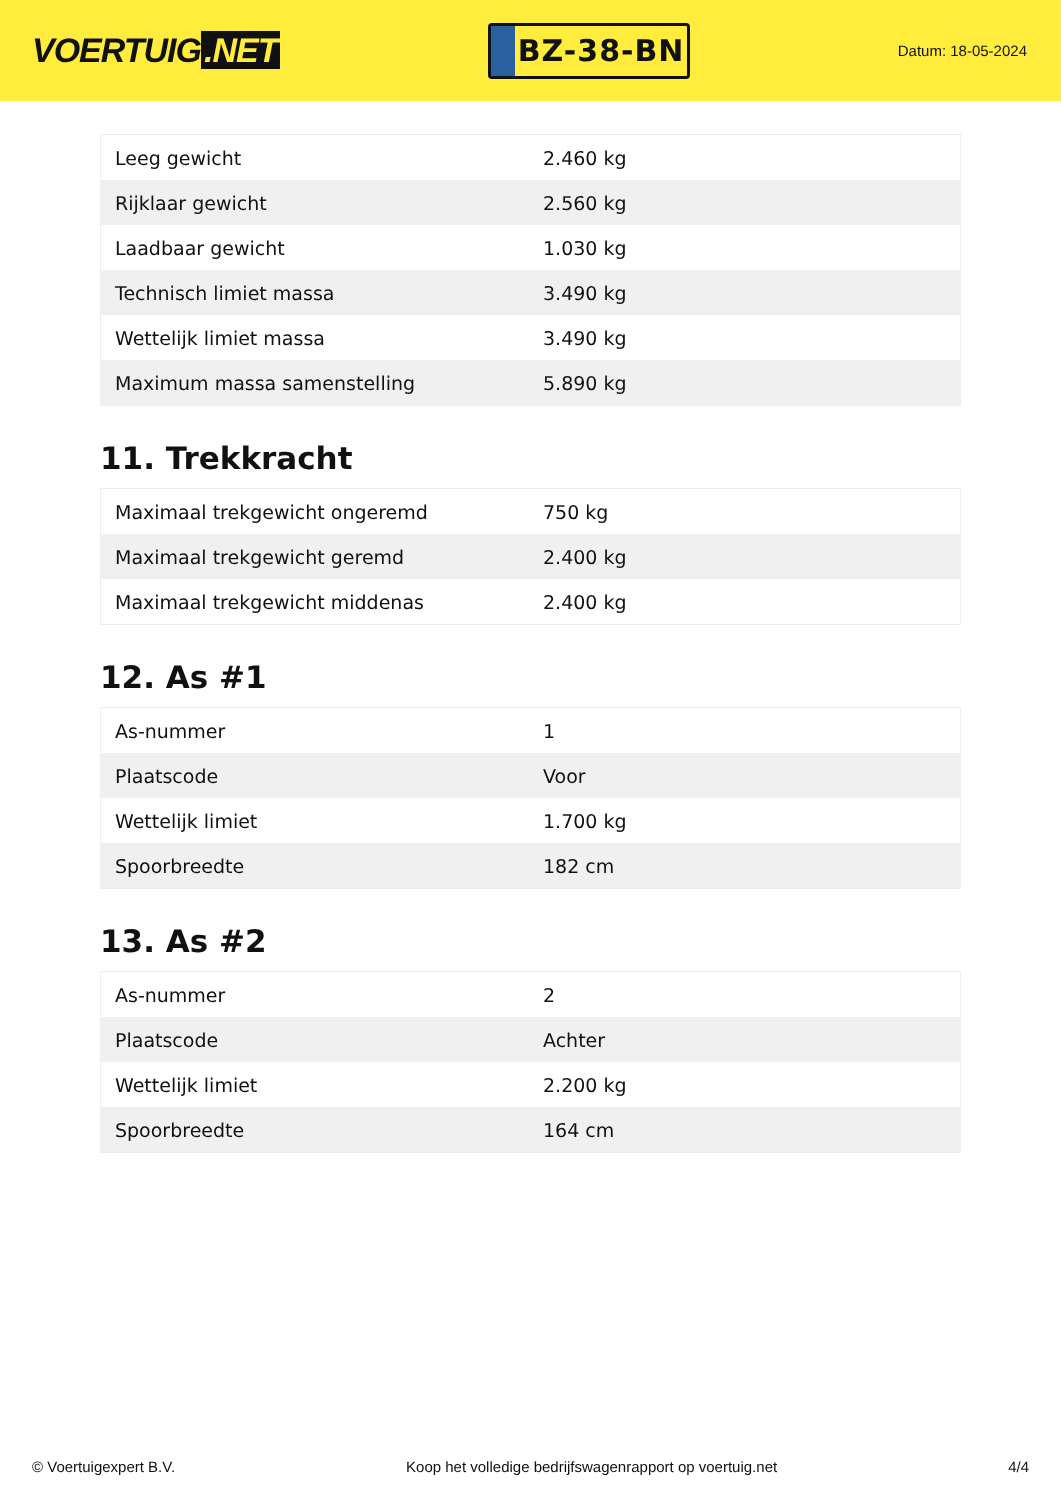VOERTUIG.NET
BZ-38-BN
Datum: 18-05-2024
| Leeg gewicht | 2.460 kg |
| Rijklaar gewicht | 2.560 kg |
| Laadbaar gewicht | 1.030 kg |
| Technisch limiet massa | 3.490 kg |
| Wettelijk limiet massa | 3.490 kg |
| Maximum massa samenstelling | 5.890 kg |
11. Trekkracht
| Maximaal trekgewicht ongeremd | 750 kg |
| Maximaal trekgewicht geremd | 2.400 kg |
| Maximaal trekgewicht middenas | 2.400 kg |
12. As #1
| As-nummer | 1 |
| Plaatscode | Voor |
| Wettelijk limiet | 1.700 kg |
| Spoorbreedte | 182 cm |
13. As #2
| As-nummer | 2 |
| Plaatscode | Achter |
| Wettelijk limiet | 2.200 kg |
| Spoorbreedte | 164 cm |
© Voertuigexpert B.V. Koop het volledige bedrijfswagenrapport op voertuig.net 4/4